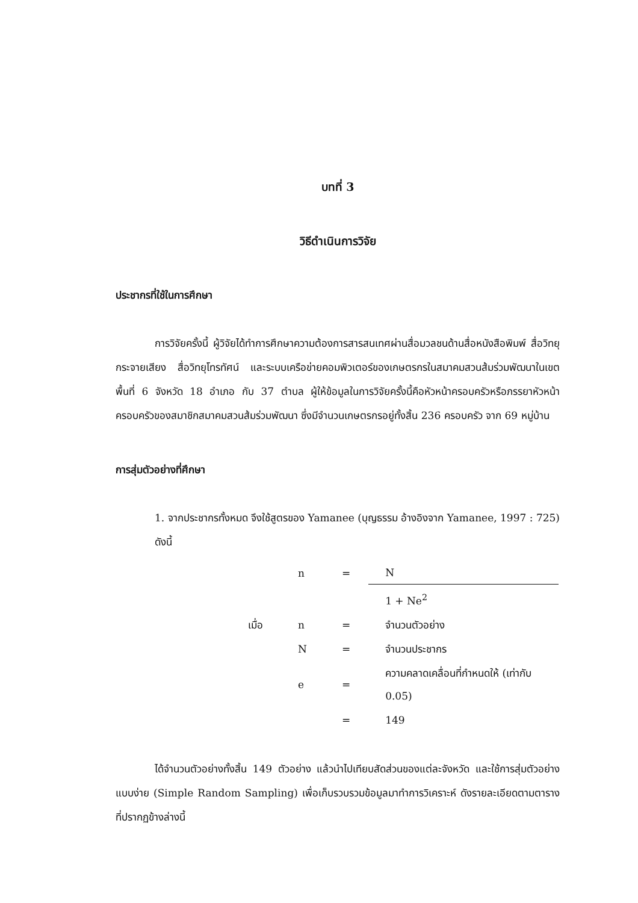บทที่ 3
วิธีดำเนินการวิจัย
ประชากรที่ใช้ในการศึกษา
การวิจัยครั้งนี้ ผู้วิจัยได้ทำการศึกษาความต้องการสารสนเทศผ่านสื่อมวลชนด้านสื่อหนังสือพิมพ์ สื่อวิทยุกระจายเสียง สื่อวิทยุโทรทัศน์ และระบบเครือข่ายคอมพิวเตอร์ของเกษตรกรในสมาคมสวนส้มร่วมพัฒนาในเขตพื้นที่ 6 จังหวัด 18 อำเภอ กับ 37 ตำบล ผู้ให้ข้อมูลในการวิจัยครั้งนี้คือหัวหน้าครอบครัวหรือภรรยาหัวหน้าครอบครัวของสมาชิกสมาคมสวนส้มร่วมพัฒนา ซึ่งมีจำนวนเกษตรกรอยู่ทั้งสิ้น 236 ครอบครัว จาก 69 หมู่บ้าน
การสุ่มตัวอย่างที่ศึกษา
1. จากประชากรทั้งหมด จึงใช้สูตรของ Yamanee (บุญธรรม อ้างอิงจาก Yamanee, 1997 : 725) ดังนี้
| | n | = | N |
| | | | 1 + Ne<sup>2</sup> |
| เมื่อ | n | = | จำนวนตัวอย่าง |
| | N | = | จำนวนประชากร |
| | e | = | ความคลาดเคลื่อนที่กำหนดให้ (เท่ากับ 0.05) |
| | | = | 149 |
ได้จำนวนตัวอย่างทั้งสิ้น 149 ตัวอย่าง แล้วนำไปเทียบสัดส่วนของแต่ละจังหวัด และใช้การสุ่มตัวอย่างแบบง่าย (Simple Random Sampling) เพื่อเก็บรวบรวมข้อมูลมาทำการวิเคราะห์ ดังรายละเอียดตามตารางที่ปรากฏข้างล่างนี้